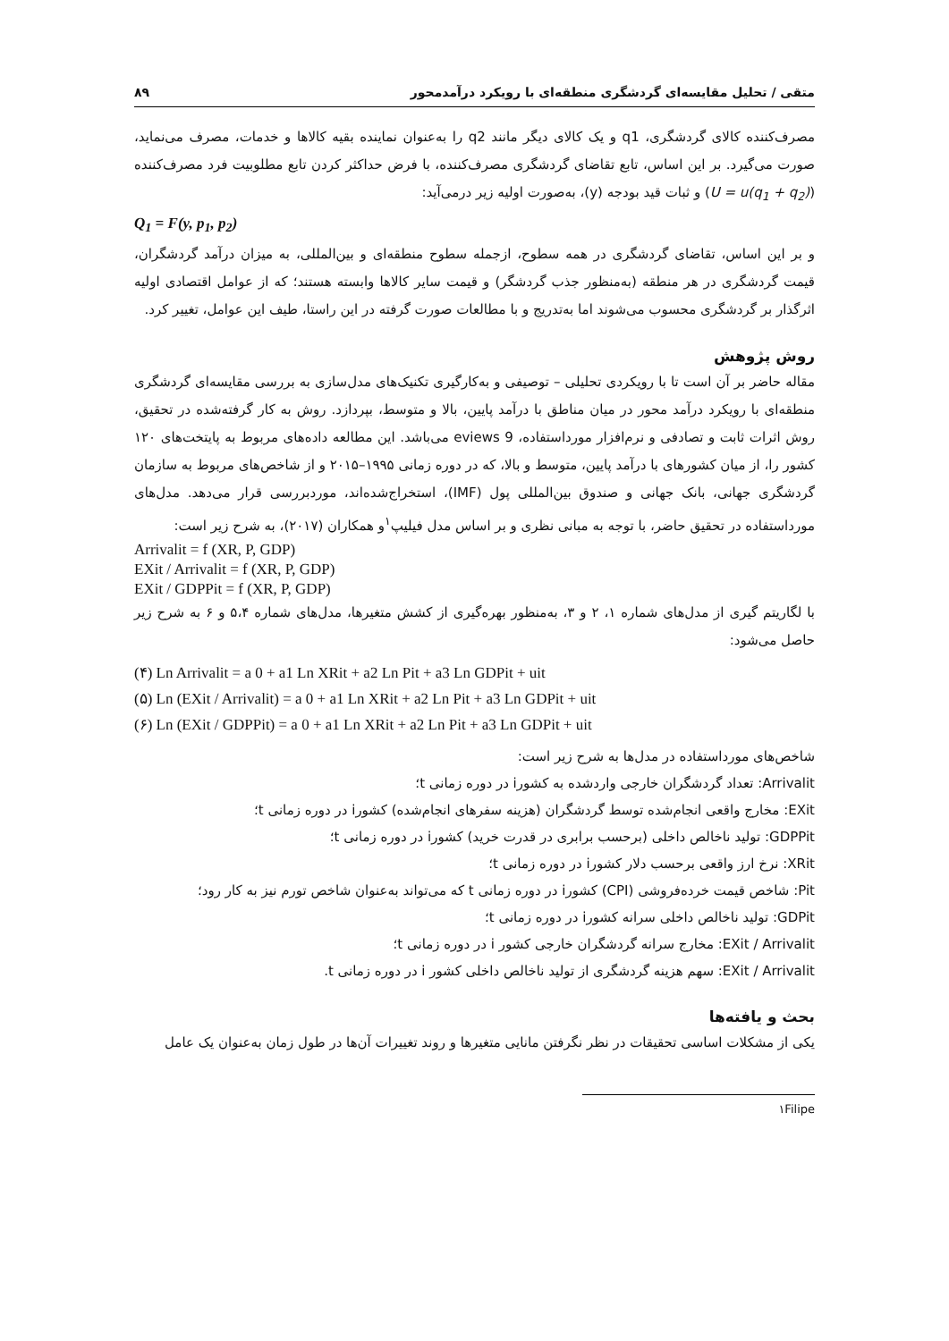متقی / تحلیل مقایسه‌ای گردشگری منطقه‌ای با رویکرد درآمدمحور ۸۹
مصرف‌کننده کالای گردشگری، q1 و یک کالای دیگر مانند q2 را به‌عنوان نماینده بقیه کالاها و خدمات، مصرف می‌نماید، صورت می‌گیرد. بر این اساس، تابع تقاضای گردشگری مصرف‌کننده، با فرض حداکثر کردن تابع مطلوبیت فرد مصرف‌کننده (U = u(q<sub>1</sub> + q<sub>2</sub>)) و ثبات قید بودجه (y)، به‌صورت اولیه زیر درمی‌آید:
Q<sub>1</sub> = F(y, p<sub>1</sub>, p<sub>2</sub>)
و بر این اساس، تقاضای گردشگری در همه سطوح، ازجمله سطوح منطقه‌ای و بین‌المللی، به میزان درآمد گردشگران، قیمت گردشگری در هر منطقه (به‌منظور جذب گردشگر) و قیمت سایر کالاها وابسته هستند؛ که از عوامل اقتصادی اولیه اثرگذار بر گردشگری محسوب می‌شوند اما به‌تدریج و با مطالعات صورت گرفته در این راستا، طیف این عوامل، تغییر کرد.
روش پژوهش
مقاله حاضر بر آن است تا با رویکردی تحلیلی – توصیفی و به‌کارگیری تکنیک‌های مدل‌سازی به بررسی مقایسه‌ای گردشگری منطقه‌ای با رویکرد درآمد محور در میان مناطق با درآمد پایین، بالا و متوسط، بپردازد. روش به کار گرفته‌شده در تحقیق، روش اثرات ثابت و تصادفی و نرم‌افزار مورداستفاده، eviews 9 می‌باشد. این مطالعه داده‌های مربوط به پایتخت‌های ۱۲۰ کشور را، از میان کشورهای با درآمد پایین، متوسط و بالا، که در دوره زمانی ۱۹۹۵–۲۰۱۵ و از شاخص‌های مربوط به سازمان گردشگری جهانی، بانک جهانی و صندوق بین‌المللی پول (IMF)، استخراج‌شده‌اند، موردبررسی قرار می‌دهد. مدل‌های مورداستفاده در تحقیق حاضر، با توجه به مبانی نظری و بر اساس مدل فیلیپ<sup>۱</sup>و همکاران (۲۰۱۷)، به شرح زیر است:
Arrivalit = f (XR, P, GDP)
EXit / Arrivalit = f (XR, P, GDP)
EXit / GDPPit = f (XR, P, GDP)
با لگاریتم گیری از مدل‌های شماره ۱، ۲ و ۳، به‌منظور بهره‌گیری از کشش متغیرها، مدل‌های شماره ۵،۴ و ۶ به شرح زیر حاصل می‌شود:
(۴) Ln Arrivalit = a 0 + a1 Ln XRit + a2 Ln Pit + a3 Ln GDPit + uit
(۵) Ln (EXit / Arrivalit) = a 0 + a1 Ln XRit + a2 Ln Pit + a3 Ln GDPit + uit
(۶) Ln (EXit / GDPPit) = a 0 + a1 Ln XRit + a2 Ln Pit + a3 Ln GDPit + uit
شاخص‌های مورداستفاده در مدل‌ها به شرح زیر است:
Arrivalit: تعداد گردشگران خارجی واردشده به کشورi در دوره زمانی t؛
EXit: مخارج واقعی انجام‌شده توسط گردشگران (هزینه سفرهای انجام‌شده) کشورi در دوره زمانی t؛
GDPPit: تولید ناخالص داخلی (برحسب برابری در قدرت خرید) کشورi در دوره زمانی t؛
XRit: نرخ ارز واقعی برحسب دلار کشورi در دوره زمانی t؛
Pit: شاخص قیمت خرده‌فروشی (CPI) کشورi در دوره زمانی t که می‌تواند به‌عنوان شاخص تورم نیز به کار رود؛
GDPit: تولید ناخالص داخلی سرانه کشورi در دوره زمانی t؛
EXit / Arrivalit: مخارج سرانه گردشگران خارجی کشور i در دوره زمانی t؛
EXit / Arrivalit: سهم هزینه گردشگری از تولید ناخالص داخلی کشور i در دوره زمانی t.
بحث و یافته‌ها
یکی از مشکلات اساسی تحقیقات در نظر نگرفتن مانایی متغیرها و روند تغییرات آن‌ها در طول زمان به‌عنوان یک عامل
۱Filipe